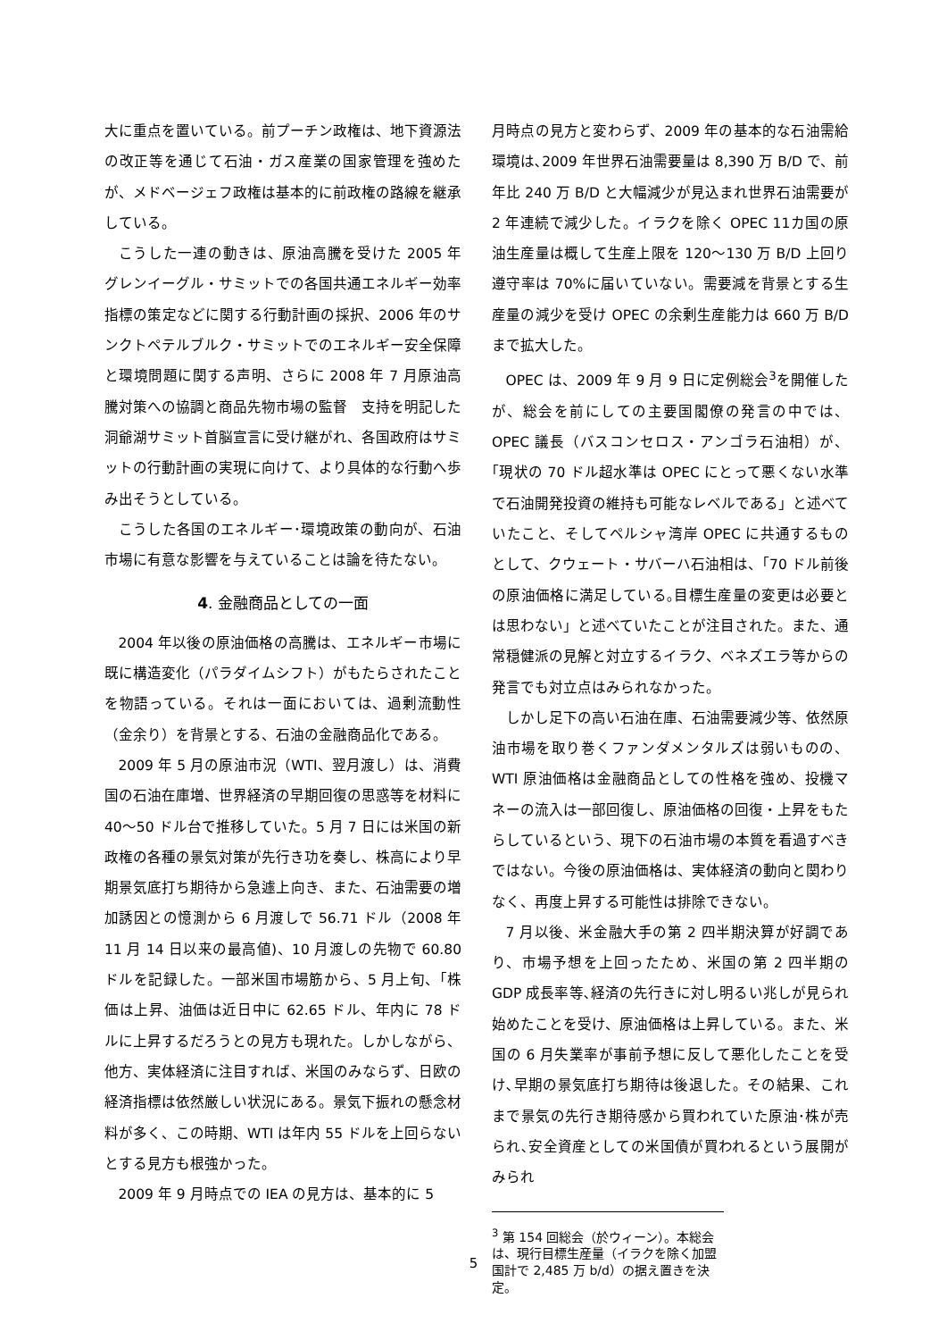大に重点を置いている。前プーチン政権は、地下資源法の改正等を通じて石油・ガス産業の国家管理を強めたが、メドベージェフ政権は基本的に前政権の路線を継承している。
こうした一連の動きは、原油高騰を受けた 2005 年グレンイーグル・サミットでの各国共通エネルギー効率指標の策定などに関する行動計画の採択、2006 年のサンクトペテルブルク・サミットでのエネルギー安全保障と環境問題に関する声明、さらに 2008 年 7 月原油高騰対策への協調と商品先物市場の監督　支持を明記した洞爺湖サミット首脳宣言に受け継がれ、各国政府はサミットの行動計画の実現に向けて、より具体的な行動へ歩み出そうとしている。
こうした各国のエネルギー･環境政策の動向が、石油市場に有意な影響を与えていることは論を待たない。
4. 金融商品としての一面
2004 年以後の原油価格の高騰は、エネルギー市場に既に構造変化（パラダイムシフト）がもたらされたことを物語っている。それは一面においては、過剰流動性（金余り）を背景とする、石油の金融商品化である。
2009 年 5 月の原油市況（WTI、翌月渡し）は、消費国の石油在庫増、世界経済の早期回復の思惑等を材料に 40～50 ドル台で推移していた。5 月 7 日には米国の新政権の各種の景気対策が先行き功を奏し、株高により早期景気底打ち期待から急遽上向き、また、石油需要の増加誘因との憶測から 6 月渡しで 56.71 ドル（2008 年 11 月 14 日以来の最高値)、10 月渡しの先物で 60.80 ドルを記録した。一部米国市場筋から、5 月上旬、「株価は上昇、油価は近日中に 62.65 ドル、年内に 78 ドルに上昇するだろうとの見方も現れた。しかしながら、他方、実体経済に注目すれば、米国のみならず、日欧の経済指標は依然厳しい状況にある。景気下振れの懸念材料が多く、この時期、WTI は年内 55 ドルを上回らないとする見方も根強かった。
2009 年 9 月時点での IEA の見方は、基本的に 5
月時点の見方と変わらず、2009 年の基本的な石油需給環境は､2009 年世界石油需要量は 8,390 万 B/D で、前年比 240 万 B/D と大幅減少が見込まれ世界石油需要が 2 年連続で減少した。イラクを除く OPEC 11カ国の原油生産量は概して生産上限を 120～130 万 B/D 上回り遵守率は 70%に届いていない。需要減を背景とする生産量の減少を受け OPEC の余剰生産能力は 660 万 B/D まで拡大した。
OPEC は、2009 年 9 月 9 日に定例総会<sup>3</sup>を開催したが、総会を前にしての主要国閣僚の発言の中では、OPEC 議長（バスコンセロス・アンゴラ石油相）が、｢現状の 70 ドル超水準は OPEC にとって悪くない水準で石油開発投資の維持も可能なレベルである」と述べていたこと、そしてペルシャ湾岸 OPEC に共通するものとして、クウェート・サバーハ石油相は、｢70 ドル前後の原油価格に満足している｡目標生産量の変更は必要とは思わない」と述べていたことが注目された。また、通常穏健派の見解と対立するイラク、ベネズエラ等からの発言でも対立点はみられなかった。
しかし足下の高い石油在庫、石油需要減少等、依然原油市場を取り巻くファンダメンタルズは弱いものの、WTI 原油価格は金融商品としての性格を強め、投機マネーの流入は一部回復し、原油価格の回復・上昇をもたらしているという、現下の石油市場の本質を看過すべきではない。今後の原油価格は、実体経済の動向と関わりなく、再度上昇する可能性は排除できない。
7 月以後、米金融大手の第 2 四半期決算が好調であり、市場予想を上回ったため、米国の第 2 四半期の GDP 成長率等､経済の先行きに対し明るい兆しが見られ始めたことを受け、原油価格は上昇している。また、米国の 6 月失業率が事前予想に反して悪化したことを受け､早期の景気底打ち期待は後退した。その結果、これまで景気の先行き期待感から買われていた原油･株が売られ､安全資産としての米国債が買われるという展開がみられ
<sup>3</sup> 第 154 回総会（於ウィーン）。本総会は、現行目標生産量（イラクを除く加盟国計で 2,485 万 b/d）の据え置きを決定。
5